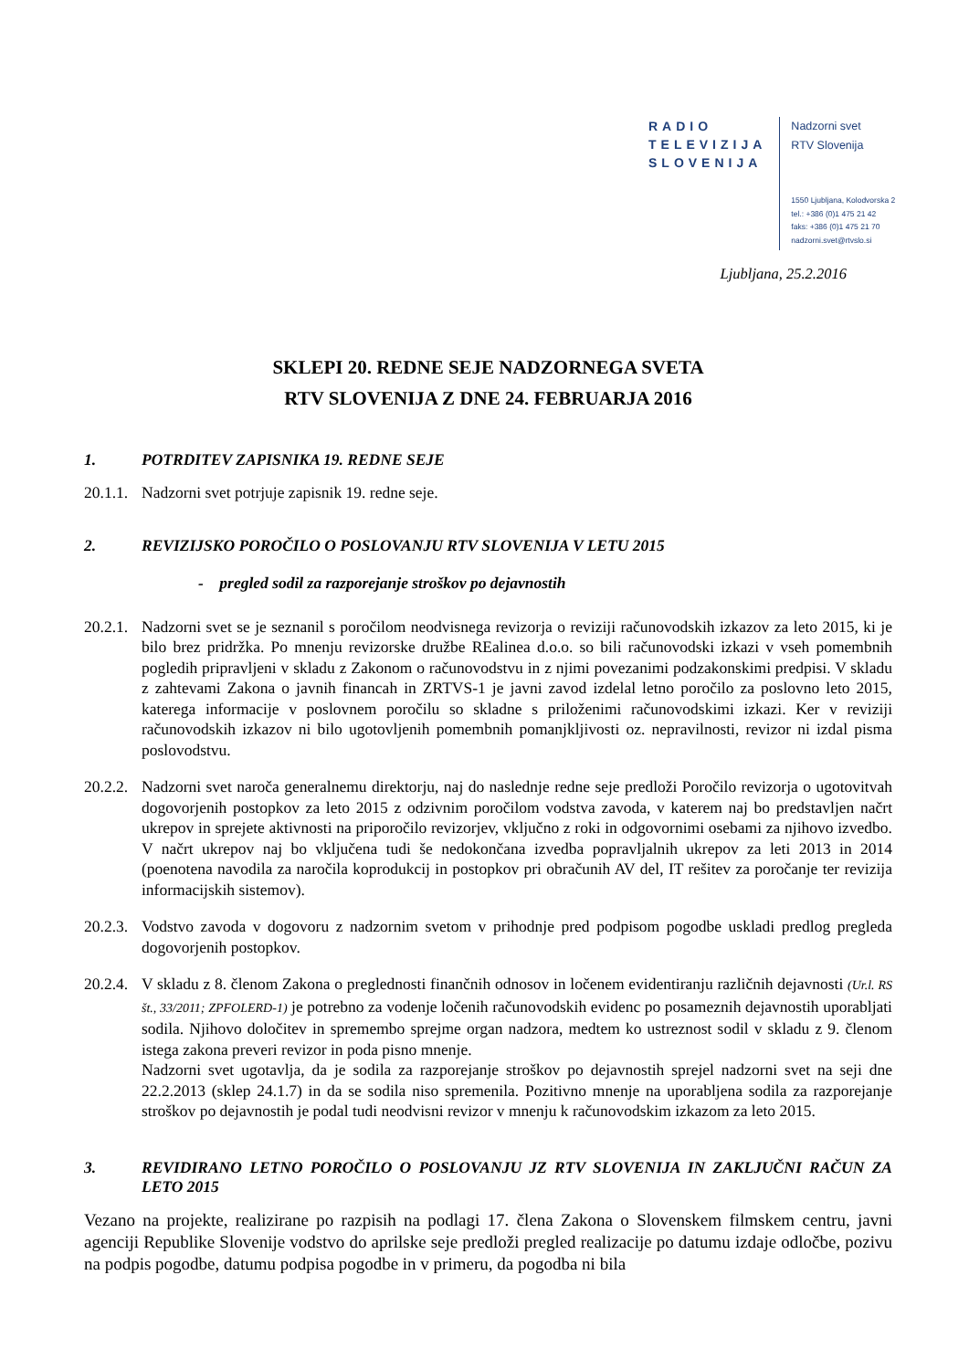RADIO
TELEVIZIJA
SLOVENIJA
Nadzorni svet
RTV Slovenija
1550 Ljubljana, Kolodvorska 2
tel.: +386 (0)1 475 21 42
faks: +386 (0)1 475 21 70
nadzorni.svet@rtvslo.si
Ljubljana, 25.2.2016
SKLEPI 20. REDNE SEJE NADZORNEGA SVETA
RTV SLOVENIJA Z DNE 24. FEBRUARJA 2016
1. POTRDITEV ZAPISNIKA 19. REDNE SEJE
20.1.1.
Nadzorni svet potrjuje zapisnik 19. redne seje.
2. REVIZIJSKO POROČILO O POSLOVANJU RTV SLOVENIJA V LETU 2015
- pregled sodil za razporejanje stroškov po dejavnostih
20.2.1.
Nadzorni svet se je seznanil s poročilom neodvisnega revizorja o reviziji računovodskih izkazov za leto 2015, ki je bilo brez pridržka. Po mnenju revizorske družbe REalinea d.o.o. so bili računovodski izkazi v vseh pomembnih pogledih pripravljeni v skladu z Zakonom o računovodstvu in z njimi povezanimi podzakonskimi predpisi. V skladu z zahtevami Zakona o javnih financah in ZRTVS-1 je javni zavod izdelal letno poročilo za poslovno leto 2015, katerega informacije v poslovnem poročilu so skladne s priloženimi računovodskimi izkazi. Ker v reviziji računovodskih izkazov ni bilo ugotovljenih pomembnih pomanjkljivosti oz. nepravilnosti, revizor ni izdal pisma poslovodstvu.
20.2.2.
Nadzorni svet naroča generalnemu direktorju, naj do naslednje redne seje predloži Poročilo revizorja o ugotovitvah dogovorjenih postopkov za leto 2015 z odzivnim poročilom vodstva zavoda, v katerem naj bo predstavljen načrt ukrepov in sprejete aktivnosti na priporočilo revizorjev, vključno z roki in odgovornimi osebami za njihovo izvedbo. V načrt ukrepov naj bo vključena tudi še nedokončana izvedba popravljalnih ukrepov za leti 2013 in 2014 (poenotena navodila za naročila koprodukcij in postopkov pri obračunih AV del, IT rešitev za poročanje ter revizija informacijskih sistemov).
20.2.3.
Vodstvo zavoda v dogovoru z nadzornim svetom v prihodnje pred podpisom pogodbe uskladi predlog pregleda dogovorjenih postopkov.
20.2.4.
V skladu z 8. členom Zakona o preglednosti finančnih odnosov in ločenem evidentiranju različnih dejavnosti (Ur.l. RS št., 33/2011; ZPFOLERD-1) je potrebno za vodenje ločenih računovodskih evidenc po posameznih dejavnostih uporabljati sodila. Njihovo določitev in spremembo sprejme organ nadzora, medtem ko ustreznost sodil v skladu z 9. členom istega zakona preveri revizor in poda pisno mnenje.
Nadzorni svet ugotavlja, da je sodila za razporejanje stroškov po dejavnostih sprejel nadzorni svet na seji dne 22.2.2013 (sklep 24.1.7) in da se sodila niso spremenila. Pozitivno mnenje na uporabljena sodila za razporejanje stroškov po dejavnostih je podal tudi neodvisni revizor v mnenju k računovodskim izkazom za leto 2015.
3. REVIDIRANO LETNO POROČILO O POSLOVANJU JZ RTV SLOVENIJA IN ZAKLJUČNI RAČUN ZA LETO 2015
Vezano na projekte, realizirane po razpisih na podlagi 17. člena Zakona o Slovenskem filmskem centru, javni agenciji Republike Slovenije vodstvo do aprilske seje predloži pregled realizacije po datumu izdaje odločbe, pozivu na podpis pogodbe, datumu podpisa pogodbe in v primeru, da pogodba ni bila